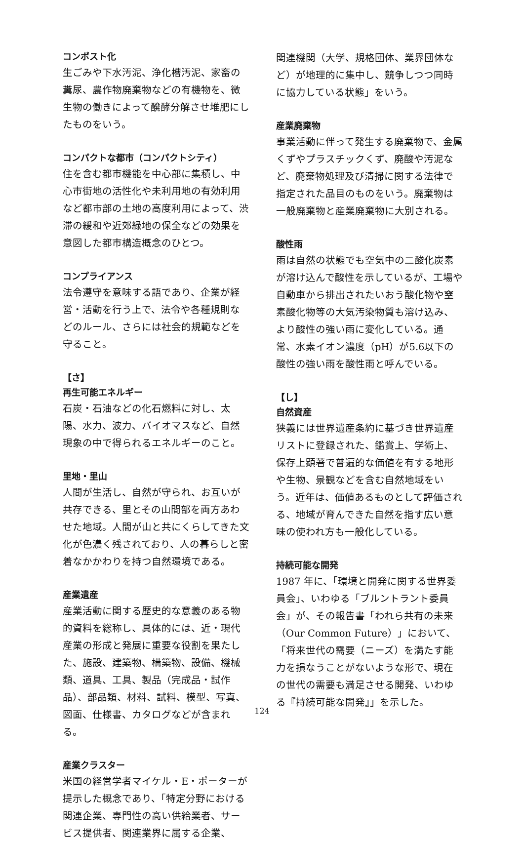コンポスト化
生ごみや下水汚泥、浄化槽汚泥、家畜の糞尿、農作物廃棄物などの有機物を、微生物の働きによって醗酵分解させ堆肥にしたものをいう。
コンパクトな都市（コンパクトシティ）
住を含む都市機能を中心部に集積し、中心市街地の活性化や未利用地の有効利用など都市部の土地の高度利用によって、渋滞の緩和や近郊緑地の保全などの効果を意図した都市構造概念のひとつ。
コンプライアンス
法令遵守を意味する語であり、企業が経営・活動を行う上で、法令や各種規則などのルール、さらには社会的規範などを守ること。
【さ】
再生可能エネルギー
石炭・石油などの化石燃料に対し、太陽、水力、波力、バイオマスなど、自然現象の中で得られるエネルギーのこと。
里地・里山
人間が生活し、自然が守られ、お互いが共存できる、里とその山間部を両方あわせた地域。人間が山と共にくらしてきた文化が色濃く残されており、人の暮らしと密着なかかわりを持つ自然環境である。
産業遺産
産業活動に関する歴史的な意義のある物的資料を総称し、具体的には、近・現代産業の形成と発展に重要な役割を果たした、施設、建築物、構築物、設備、機械類、道具、工具、製品（完成品・試作品）、部品類、材料、試料、模型、写真、図面、仕様書、カタログなどが含まれる。
産業クラスター
米国の経営学者マイケル・E・ポーターが提示した概念であり、「特定分野における関連企業、専門性の高い供給業者、サービス提供者、関連業界に属する企業、
関連機関（大学、規格団体、業界団体など）が地理的に集中し、競争しつつ同時に協力している状態」をいう。
産業廃棄物
事業活動に伴って発生する廃棄物で、金属くずやプラスチックくず、廃酸や汚泥など、廃棄物処理及び清掃に関する法律で指定された品目のものをいう。廃棄物は一般廃棄物と産業廃棄物に大別される。
酸性雨
雨は自然の状態でも空気中の二酸化炭素が溶け込んで酸性を示しているが、工場や自動車から排出されたいおう酸化物や窒素酸化物等の大気汚染物質も溶け込み、より酸性の強い雨に変化している。通常、水素イオン濃度（pH）が5.6以下の酸性の強い雨を酸性雨と呼んでいる。
【し】
自然資産
狭義には世界遺産条約に基づき世界遺産リストに登録された、鑑賞上、学術上、保存上顕著で普遍的な価値を有する地形や生物、景観などを含む自然地域をいう。近年は、価値あるものとして評価される、地域が育んできた自然を指す広い意味の使われ方も一般化している。
持続可能な開発
1987 年に、「環境と開発に関する世界委員会」、いわゆる「ブルントラント委員会」が、その報告書「われら共有の未来（Our Common Future）」において、「将来世代の需要（ニーズ）を満たす能力を損なうことがないような形で、現在の世代の需要も満足させる開発、いわゆる『持続可能な開発』」を示した。
124